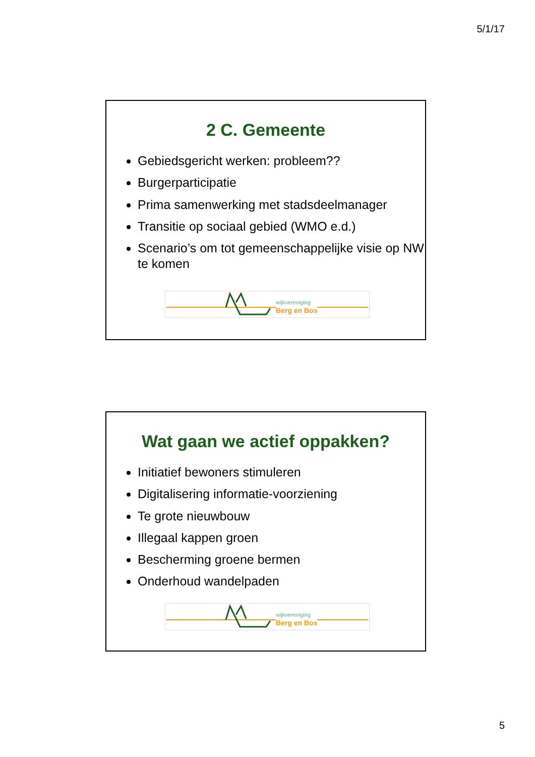5/1/17
2 C. Gemeente
Gebiedsgericht werken: probleem??
Burgerparticipatie
Prima samenwerking met stadsdeelmanager
Transitie op sociaal gebied (WMO e.d.)
Scenario’s om tot gemeenschappelijke visie op NW te komen
wijkvereniging
Berg en Bos
Wat gaan we actief oppakken?
Initiatief bewoners stimuleren
Digitalisering informatie-voorziening
Te grote nieuwbouw
Illegaal kappen groen
Bescherming groene bermen
Onderhoud wandelpaden
wijkvereniging
Berg en Bos
5